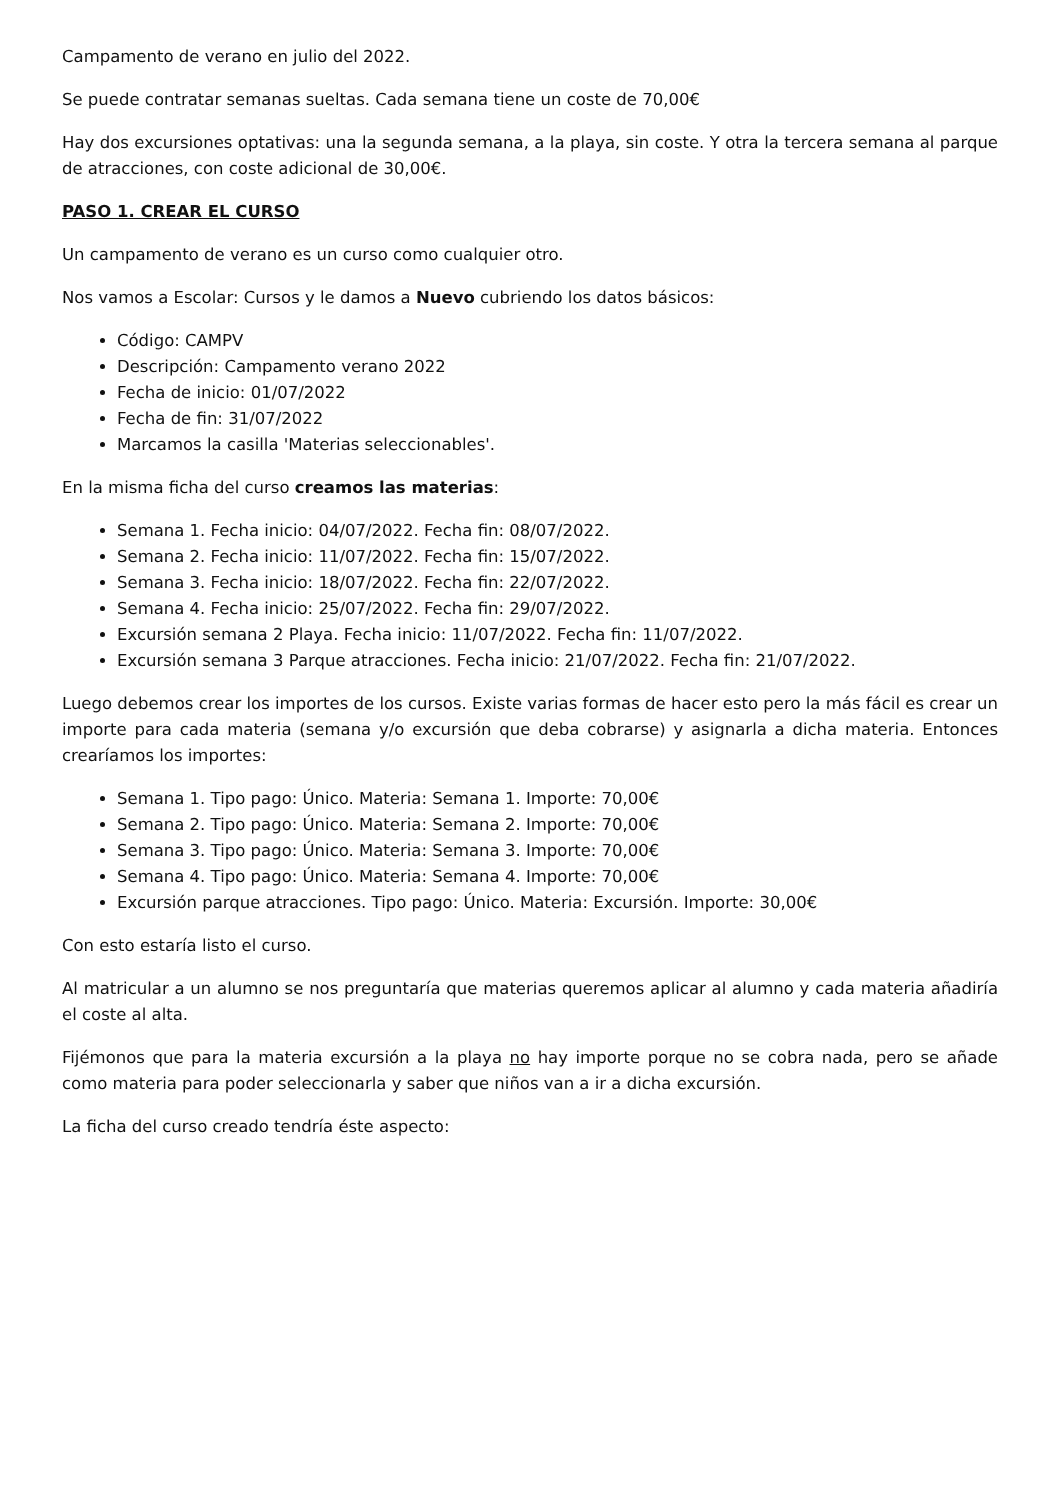Campamento de verano en julio del 2022.
Se puede contratar semanas sueltas. Cada semana tiene un coste de 70,00€
Hay dos excursiones optativas: una la segunda semana, a la playa, sin coste. Y otra la tercera semana al parque de atracciones, con coste adicional de 30,00€.
PASO 1. CREAR EL CURSO
Un campamento de verano es un curso como cualquier otro.
Nos vamos a Escolar: Cursos y le damos a Nuevo cubriendo los datos básicos:
Código: CAMPV
Descripción: Campamento verano 2022
Fecha de inicio: 01/07/2022
Fecha de fin: 31/07/2022
Marcamos la casilla 'Materias seleccionables'.
En la misma ficha del curso creamos las materias:
Semana 1. Fecha inicio: 04/07/2022. Fecha fin: 08/07/2022.
Semana 2. Fecha inicio: 11/07/2022. Fecha fin: 15/07/2022.
Semana 3. Fecha inicio: 18/07/2022. Fecha fin: 22/07/2022.
Semana 4. Fecha inicio: 25/07/2022. Fecha fin: 29/07/2022.
Excursión semana 2 Playa. Fecha inicio: 11/07/2022. Fecha fin: 11/07/2022.
Excursión semana 3 Parque atracciones. Fecha inicio: 21/07/2022. Fecha fin: 21/07/2022.
Luego debemos crear los importes de los cursos. Existe varias formas de hacer esto pero la más fácil es crear un importe para cada materia (semana y/o excursión que deba cobrarse) y asignarla a dicha materia. Entonces crearíamos los importes:
Semana 1. Tipo pago: Único. Materia: Semana 1. Importe: 70,00€
Semana 2. Tipo pago: Único. Materia: Semana 2. Importe: 70,00€
Semana 3. Tipo pago: Único. Materia: Semana 3. Importe: 70,00€
Semana 4. Tipo pago: Único. Materia: Semana 4. Importe: 70,00€
Excursión parque atracciones. Tipo pago: Único. Materia: Excursión. Importe: 30,00€
Con esto estaría listo el curso.
Al matricular a un alumno se nos preguntaría que materias queremos aplicar al alumno y cada materia añadiría el coste al alta.
Fijémonos que para la materia excursión a la playa no hay importe porque no se cobra nada, pero se añade como materia para poder seleccionarla y saber que niños van a ir a dicha excursión.
La ficha del curso creado tendría éste aspecto: